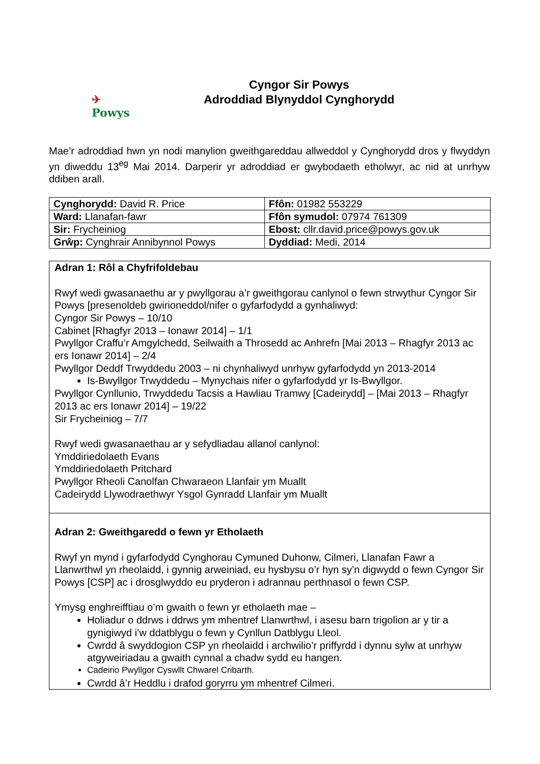✈
Powys
Cyngor Sir Powys
Adroddiad Blynyddol Cynghorydd
Mae’r adroddiad hwn yn nodi manylion gweithgareddau allweddol y Cynghorydd dros y flwyddyn yn diweddu 13<sup>eg</sup> Mai 2014. Darperir yr adroddiad er gwybodaeth etholwyr, ac nid at unrhyw ddiben arall.
| Cynghorydd: David R. Price | Ffôn: 01982 553229 |
| Ward: Llanafan-fawr | Ffôn symudol: 07974 761309 |
| Sir: Frycheiniog | Ebost: cllr.david.price@powys.gov.uk |
| Grŵp: Cynghrair Annibynnol Powys | Dyddiad: Medi, 2014 |
Adran 1: Rôl a Chyfrifoldebau
Rwyf wedi gwasanaethu ar y pwyllgorau a’r gweithgorau canlynol o fewn strwythur Cyngor Sir Powys [presenoldeb gwirioneddol/nifer o gyfarfodydd a gynhaliwyd:
Cyngor Sir Powys – 10/10
Cabinet [Rhagfyr 2013 – Ionawr 2014] – 1/1
Pwyllgor Craffu’r Amgylchedd, Seilwaith a Throsedd ac Anhrefn [Mai 2013 – Rhagfyr 2013 ac ers Ionawr 2014] – 2/4
Pwyllgor Deddf Trwyddedu 2003 – ni chynhaliwyd unrhyw gyfarfodydd yn 2013-2014
Is-Bwyllgor Trwyddedu – Mynychais nifer o gyfarfodydd yr Is-Bwyllgor.
Pwyllgor Cynllunio, Trwyddedu Tacsis a Hawliau Tramwy [Cadeirydd] – [Mai 2013 – Rhagfyr 2013 ac ers Ionawr 2014] – 19/22
Sir Frycheiniog – 7/7
Rwyf wedi gwasanaethau ar y sefydliadau allanol canlynol:
Ymddiriedolaeth Evans
Ymddiriedolaeth Pritchard
Pwyllgor Rheoli Canolfan Chwaraeon Llanfair ym Muallt
Cadeirydd Llywodraethwyr Ysgol Gynradd Llanfair ym Muallt
Adran 2: Gweithgaredd o fewn yr Etholaeth
Rwyf yn mynd i gyfarfodydd Cynghorau Cymuned Duhonw, Cilmeri, Llanafan Fawr a Llanwrthwl yn rheolaidd, i gynnig arweiniad, eu hysbysu o’r hyn sy’n digwydd o fewn Cyngor Sir Powys [CSP] ac i drosglwyddo eu pryderon i adrannau perthnasol o fewn CSP.
Ymysg enghreifftiau o’m gwaith o fewn yr etholaeth mae –
Holiadur o ddrws i ddrws ym mhentref Llanwrthwl, i asesu barn trigolion ar y tir a gynigiwyd i’w ddatblygu o fewn y Cynllun Datblygu Lleol.
Cwrdd â swyddogion CSP yn rheolaidd i archwilio’r priffyrdd i dynnu sylw at unrhyw atgyweiriadau a gwaith cynnal a chadw sydd eu hangen.
Cadeirio Pwyllgor Cyswllt Chwarel Cribarth.
Cwrdd â’r Heddlu i drafod goryrru ym mhentref Cilmeri.